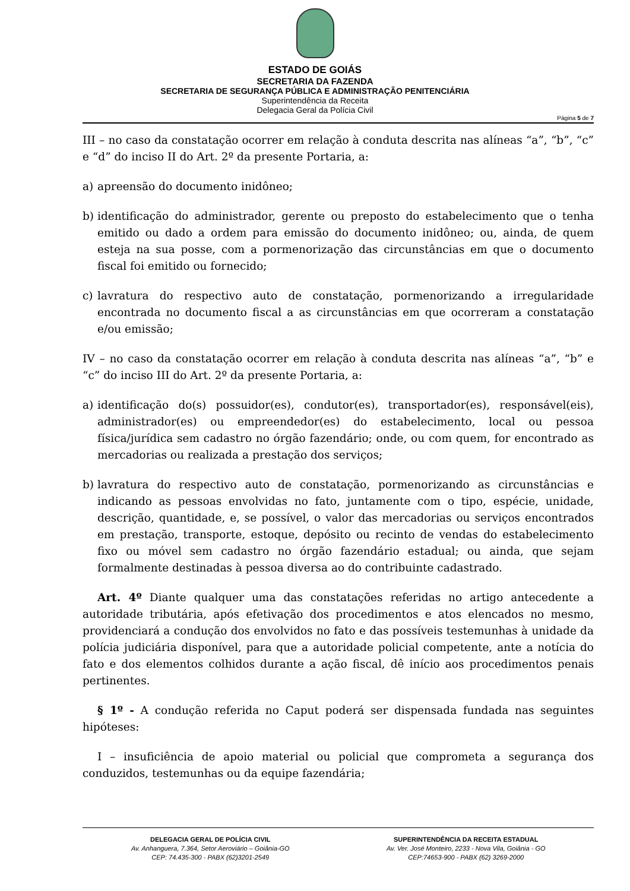ESTADO DE GOIÁS
SECRETARIA DA FAZENDA
SECRETARIA DE SEGURANÇA PÚBLICA E ADMINISTRAÇÃO PENITENCIÁRIA
Superintendência da Receita
Delegacia Geral da Polícia Civil
Página 5 de 7
III – no caso da constatação ocorrer em relação à conduta descrita nas alíneas “a”, “b”, “c” e “d” do inciso II do Art. 2º da presente Portaria, a:
a) apreensão do documento inidôneo;
b) identificação do administrador, gerente ou preposto do estabelecimento que o tenha emitido ou dado a ordem para emissão do documento inidôneo; ou, ainda, de quem esteja na sua posse, com a pormenorização das circunstâncias em que o documento fiscal foi emitido ou fornecido;
c) lavratura do respectivo auto de constatação, pormenorizando a irregularidade encontrada no documento fiscal a as circunstâncias em que ocorreram a constatação e/ou emissão;
IV – no caso da constatação ocorrer em relação à conduta descrita nas alíneas “a”, “b” e “c” do inciso III do Art. 2º da presente Portaria, a:
a) identificação do(s) possuidor(es), condutor(es), transportador(es), responsável(eis), administrador(es) ou empreendedor(es) do estabelecimento, local ou pessoa física/jurídica sem cadastro no órgão fazendário; onde, ou com quem, for encontrado as mercadorias ou realizada a prestação dos serviços;
b) lavratura do respectivo auto de constatação, pormenorizando as circunstâncias e indicando as pessoas envolvidas no fato, juntamente com o tipo, espécie, unidade, descrição, quantidade, e, se possível, o valor das mercadorias ou serviços encontrados em prestação, transporte, estoque, depósito ou recinto de vendas do estabelecimento fixo ou móvel sem cadastro no órgão fazendário estadual; ou ainda, que sejam formalmente destinadas à pessoa diversa ao do contribuinte cadastrado.
Art. 4º Diante qualquer uma das constatações referidas no artigo antecedente a autoridade tributária, após efetivação dos procedimentos e atos elencados no mesmo, providenciará a condução dos envolvidos no fato e das possíveis testemunhas à unidade da polícia judiciária disponível, para que a autoridade policial competente, ante a notícia do fato e dos elementos colhidos durante a ação fiscal, dê início aos procedimentos penais pertinentes.
§ 1º - A condução referida no Caput poderá ser dispensada fundada nas seguintes hipóteses:
I – insuficiência de apoio material ou policial que comprometa a segurança dos conduzidos, testemunhas ou da equipe fazendária;
DELEGACIA GERAL DE POLÍCIA CIVIL
Av. Anhanguera, 7.364, Setor Aeroviário – Goiânia-GO
CEP: 74.435-300 - PABX (62)3201-2549
SUPERINTENDÊNCIA DA RECEITA ESTADUAL
Av. Ver. José Monteiro, 2233 - Nova Vila, Goiânia - GO
CEP:74653-900 - PABX (62) 3269-2000